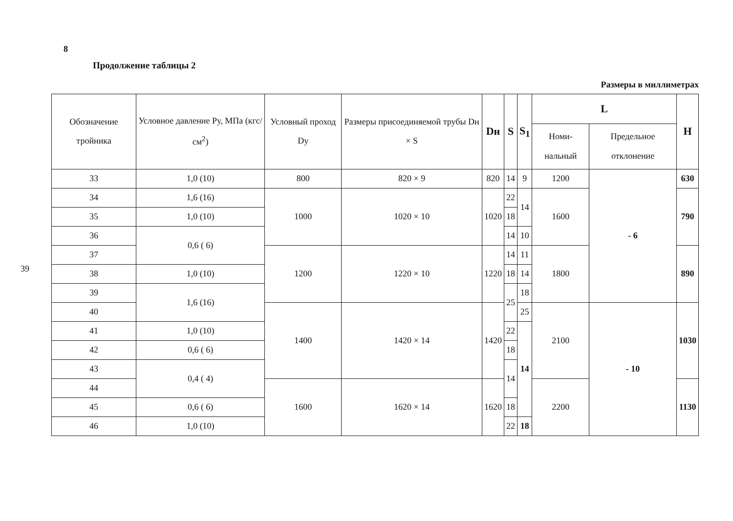8
39
Продолжение таблицы 2
Размеры в миллиметрах
| Обозначение тройника | Условное давление Ру, МПа (кгс/см<sup>2</sup>) | Условный проход Dy | Размеры присоединяемой трубы Dн × S | Dн | S | S<sub>1</sub> | L | | H |
| --- | --- | --- | --- | --- | --- | --- | --- | --- | --- |
| | | | | | | | Номи-нальный | Предельное отклонение | |
| 33 | 1,0 (10) | 800 | 820 × 9 | 820 | 14 | 9 | 1200 | - 6 | 630 |
| 34 | 1,6 (16) | 1000 | 1020 × 10 | 1020 | 22 | 14 | 1600 | | 790 |
| 35 | 1,0 (10) | | | | 18 | | | | |
| 36 | 0,6 ( 6) | | | | 14 | 10 | | | |
| 37 | | 1200 | 1220 × 10 | 1220 | 14 | 11 | 1800 | | 890 |
| 38 | 1,0 (10) | | | | 18 | 14 | | | |
| 39 | 1,6 (16) | | | | 25 | 18 | | | |
| 40 | | 1400 | 1420 × 14 | 1420 | | 25 | 2100 | - 10 | 1030 |
| 41 | 1,0 (10) | | | | 22 | 14 | | | |
| 42 | 0,6 ( 6) | | | | 18 | | | | |
| 43 | 0,4 ( 4) | | | | 14 | | | | |
| 44 | | 1600 | 1620 × 14 | 1620 | | | 2200 | | 1130 |
| 45 | 0,6 ( 6) | | | | 18 | | | | |
| 46 | 1,0 (10) | | | | 22 | 18 | | | |